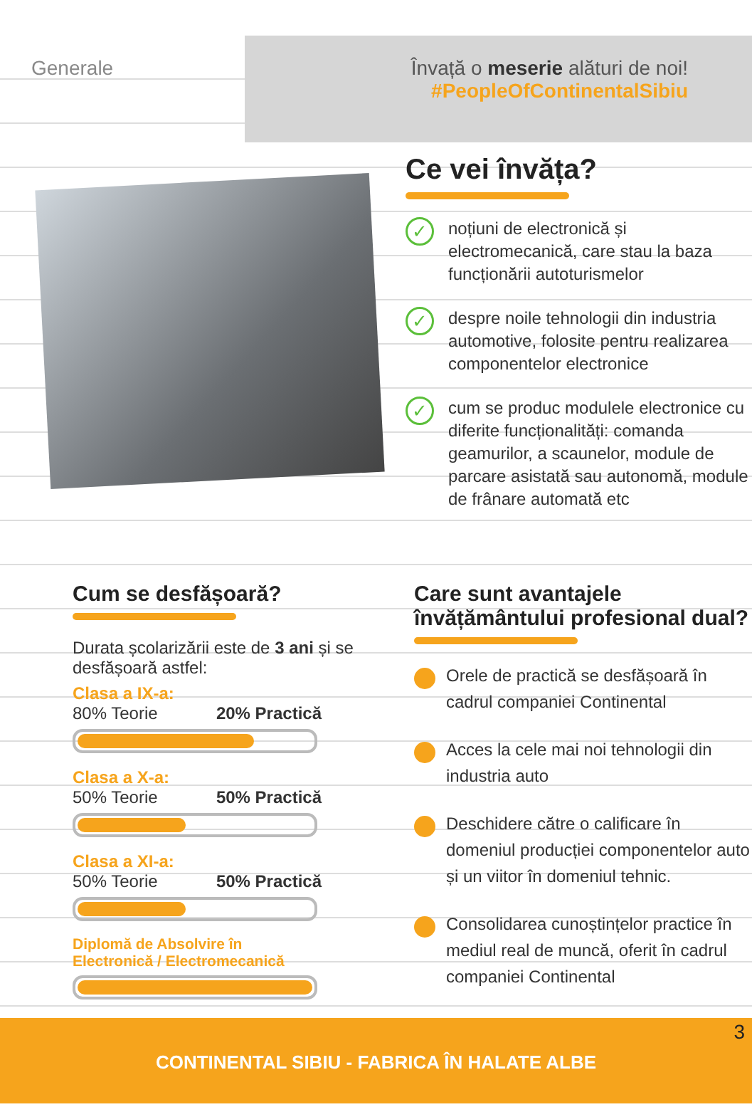Generale Învață o meserie alături de noi!
#PeopleOfContinentalSibiu
Ce vei învăța?
✓ noțiuni de electronică și electromecanică, care stau la baza funcționării autoturismelor
✓ despre noile tehnologii din industria automotive, folosite pentru realizarea componentelor electronice
✓ cum se produc modulele electronice cu diferite funcționalități: comanda geamurilor, a scaunelor, module de parcare asistată sau autonomă, module de frânare automată etc
Cum se desfășoară?
Durata școlarizării este de 3 ani și se desfășoară astfel:
Clasa a IX-a:
80% Teorie 20% Practică
Clasa a X-a:
50% Teorie 50% Practică
Clasa a XI-a:
50% Teorie 50% Practică
Diplomă de Absolvire în
Electronică / Electromecanică
Care sunt avantajele învățământului profesional dual?
Orele de practică se desfășoară în cadrul companiei Continental
Acces la cele mai noi tehnologii din industria auto
Deschidere către o calificare în domeniul producției componentelor auto și un viitor în domeniul tehnic.
Consolidarea cunoștințelor practice în mediul real de muncă, oferit în cadrul companiei Continental
3 CONTINENTAL SIBIU - FABRICA ÎN HALATE ALBE